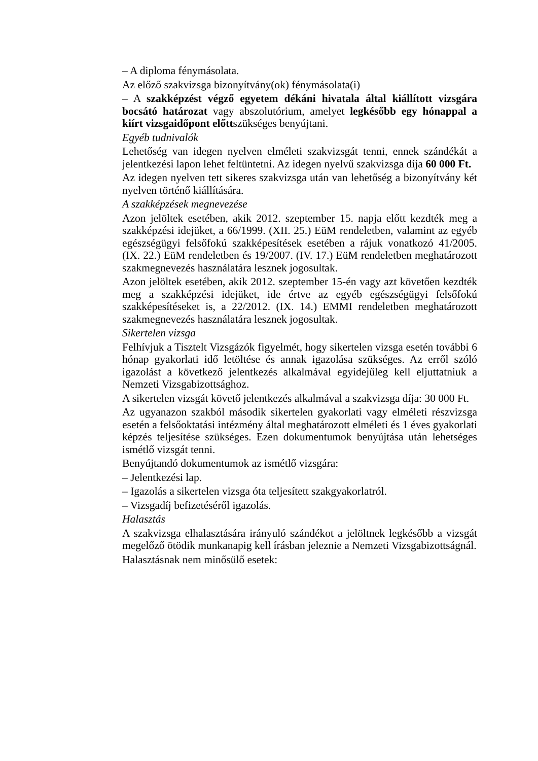– A diploma fénymásolata.
Az előző szakvizsga bizonyítvány(ok) fénymásolata(i)
– A szakképzést végző egyetem dékáni hivatala által kiállított vizsgára bocsátó határozat vagy abszolutórium, amelyet legkésőbb egy hónappal a kiírt vizsgaidőpont előttszükséges benyújtani.
Egyéb tudnivalók
Lehetőség van idegen nyelven elméleti szakvizsgát tenni, ennek szándékát a jelentkezési lapon lehet feltüntetni. Az idegen nyelvű szakvizsga díja 60 000 Ft.
Az idegen nyelven tett sikeres szakvizsga után van lehetőség a bizonyítvány két nyelven történő kiállítására.
A szakképzések megnevezése
Azon jelöltek esetében, akik 2012. szeptember 15. napja előtt kezdték meg a szakképzési idejüket, a 66/1999. (XII. 25.) EüM rendeletben, valamint az egyéb egészségügyi felsőfokú szakképesítések esetében a rájuk vonatkozó 41/2005. (IX. 22.) EüM rendeletben és 19/2007. (IV. 17.) EüM rendeletben meghatározott szakmegnevezés használatára lesznek jogosultak.
Azon jelöltek esetében, akik 2012. szeptember 15-én vagy azt követően kezdték meg a szakképzési idejüket, ide értve az egyéb egészségügyi felsőfokú szakképesítéseket is, a 22/2012. (IX. 14.) EMMI rendeletben meghatározott szakmegnevezés használatára lesznek jogosultak.
Sikertelen vizsga
Felhívjuk a Tisztelt Vizsgázók figyelmét, hogy sikertelen vizsga esetén további 6 hónap gyakorlati idő letöltése és annak igazolása szükséges. Az erről szóló igazolást a következő jelentkezés alkalmával egyidejűleg kell eljuttatniuk a Nemzeti Vizsgabizottsághoz.
A sikertelen vizsgát követő jelentkezés alkalmával a szakvizsga díja: 30 000 Ft.
Az ugyanazon szakból második sikertelen gyakorlati vagy elméleti részvizsga esetén a felsőoktatási intézmény által meghatározott elméleti és 1 éves gyakorlati képzés teljesítése szükséges. Ezen dokumentumok benyújtása után lehetséges ismétlő vizsgát tenni.
Benyújtandó dokumentumok az ismétlő vizsgára:
– Jelentkezési lap.
– Igazolás a sikertelen vizsga óta teljesített szakgyakorlatról.
– Vizsgadíj befizetéséről igazolás.
Halasztás
A szakvizsga elhalasztására irányuló szándékot a jelöltnek legkésőbb a vizsgát megelőző ötödik munkanapig kell írásban jeleznie a Nemzeti Vizsgabizottságnál.
Halasztásnak nem minősülő esetek: